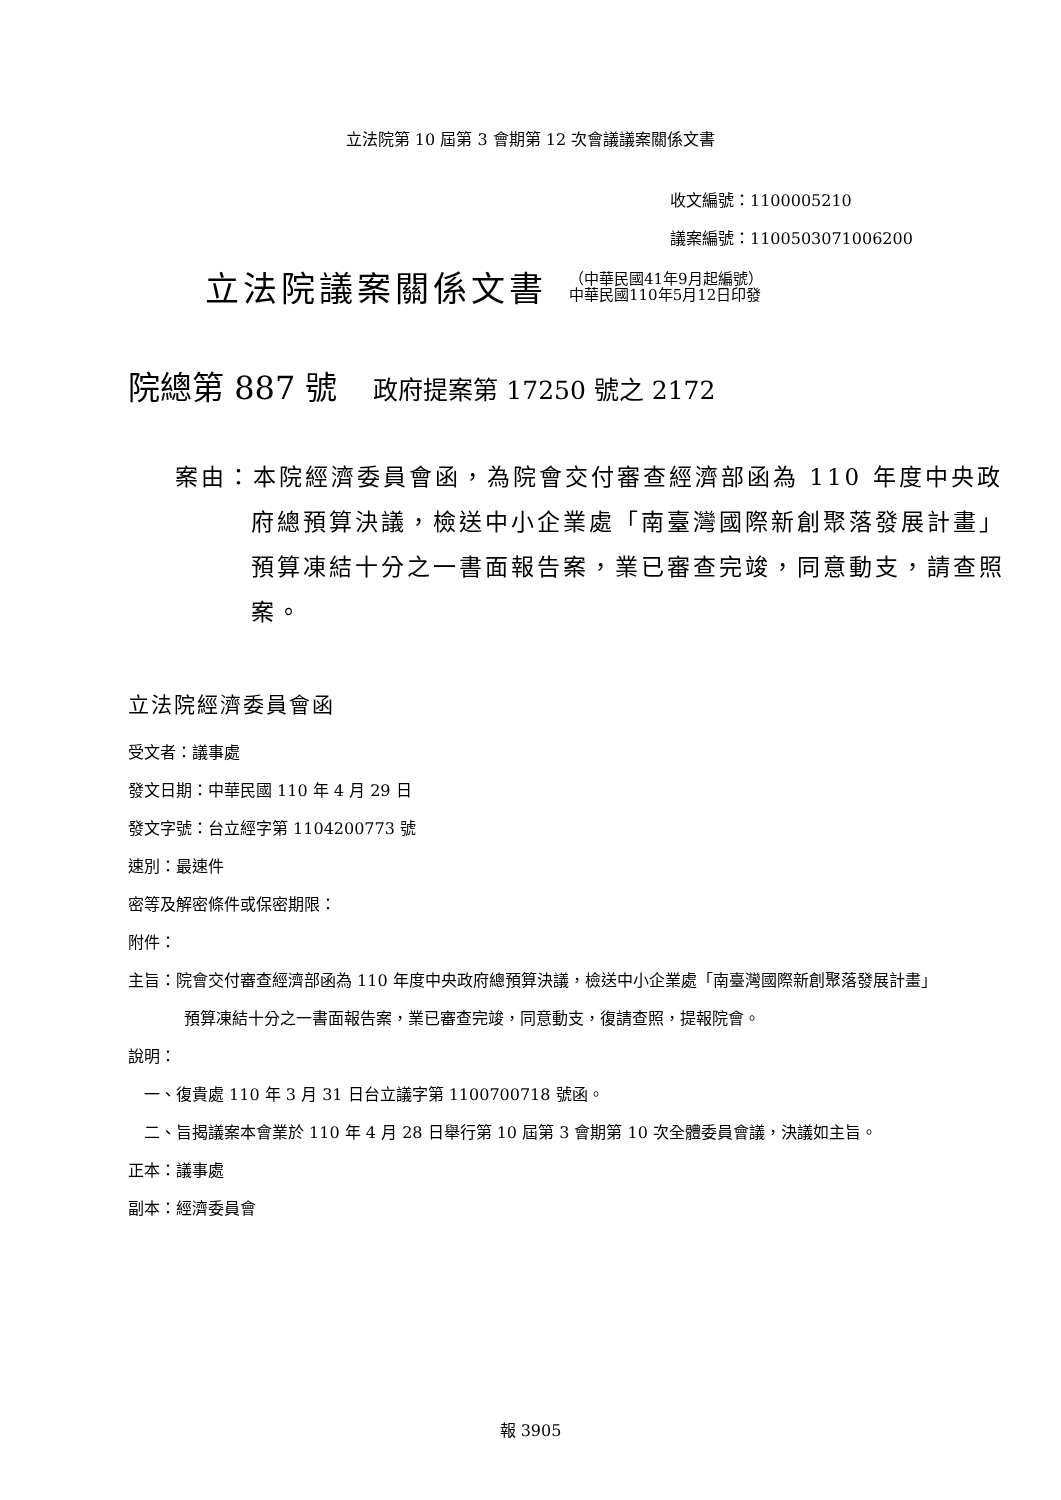立法院第 10 屆第 3 會期第 12 次會議議案關係文書
收文編號：1100005210
議案編號：1100503071006200
立法院議案關係文書
（中華民國41年9月起編號）
中華民國110年5月12日印發
院總第 887 號 政府提案第 17250 號之 2172
案由：本院經濟委員會函，為院會交付審查經濟部函為 110 年度中央政府總預算決議，檢送中小企業處「南臺灣國際新創聚落發展計畫」預算凍結十分之一書面報告案，業已審查完竣，同意動支，請查照案。
立法院經濟委員會函
受文者：議事處
發文日期：中華民國 110 年 4 月 29 日
發文字號：台立經字第 1104200773 號
速別：最速件
密等及解密條件或保密期限：
附件：
主旨：院會交付審查經濟部函為 110 年度中央政府總預算決議，檢送中小企業處「南臺灣國際新創聚落發展計畫」預算凍結十分之一書面報告案，業已審查完竣，同意動支，復請查照，提報院會。
說明：
一、復貴處 110 年 3 月 31 日台立議字第 1100700718 號函。
二、旨揭議案本會業於 110 年 4 月 28 日舉行第 10 屆第 3 會期第 10 次全體委員會議，決議如主旨。
正本：議事處
副本：經濟委員會
報 3905